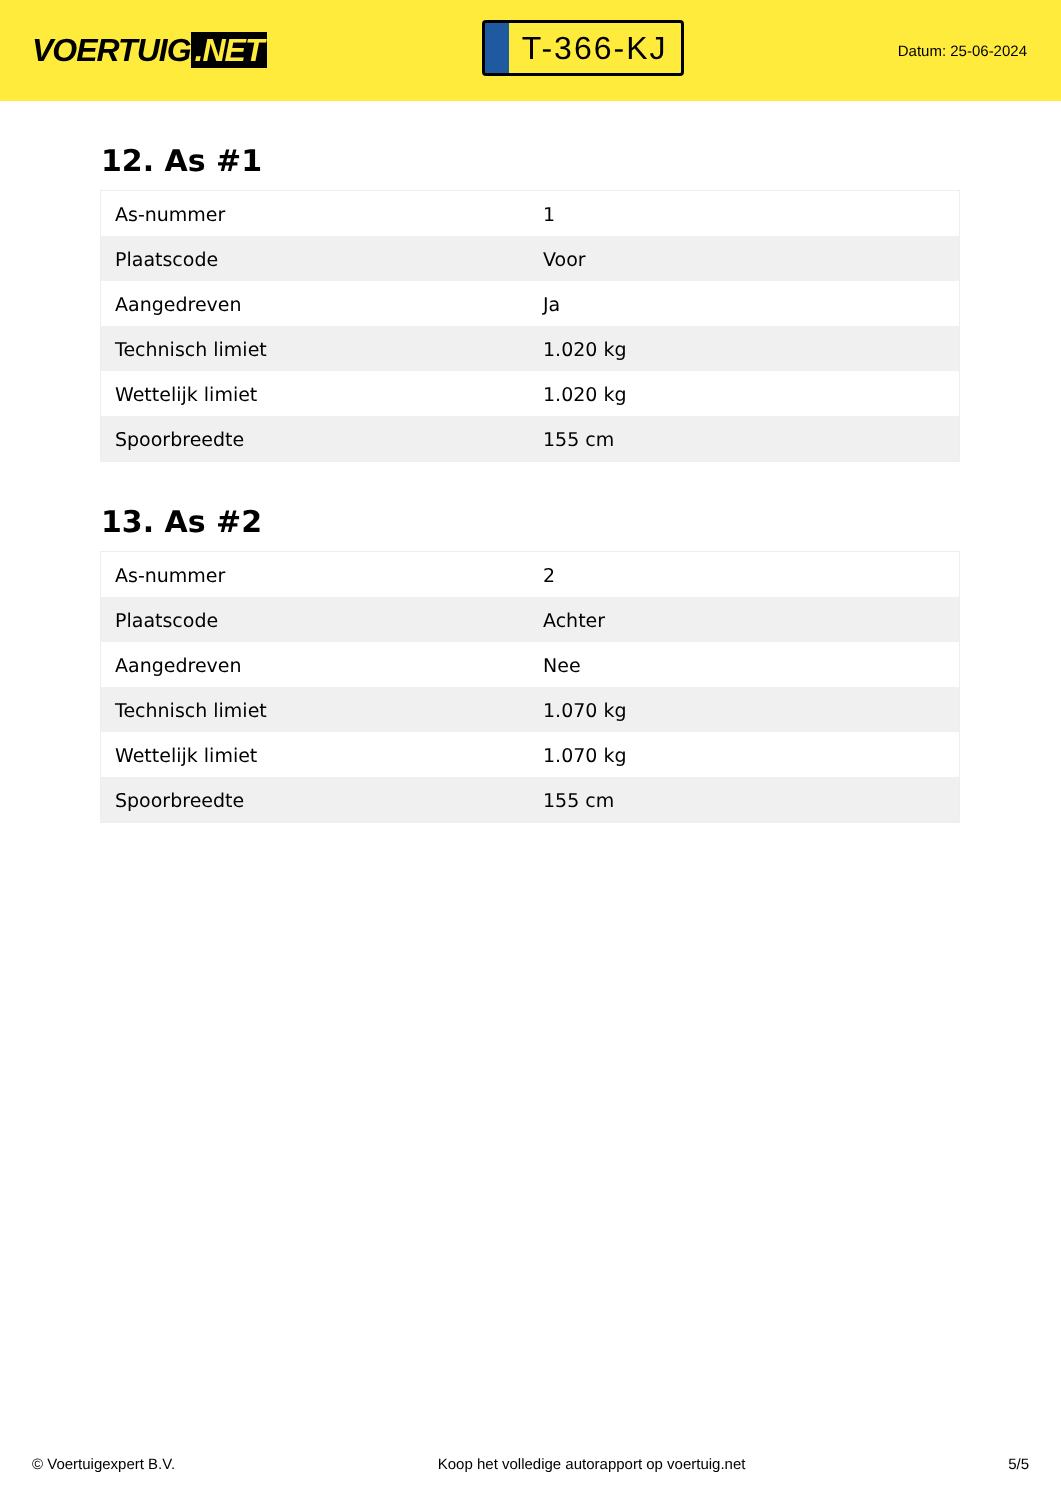VOERTUIG.NET
T-366-KJ
Datum: 25-06-2024
12. As #1
| As-nummer | 1 |
| Plaatscode | Voor |
| Aangedreven | Ja |
| Technisch limiet | 1.020 kg |
| Wettelijk limiet | 1.020 kg |
| Spoorbreedte | 155 cm |
13. As #2
| As-nummer | 2 |
| Plaatscode | Achter |
| Aangedreven | Nee |
| Technisch limiet | 1.070 kg |
| Wettelijk limiet | 1.070 kg |
| Spoorbreedte | 155 cm |
© Voertuigexpert B.V. Koop het volledige autorapport op voertuig.net 5/5